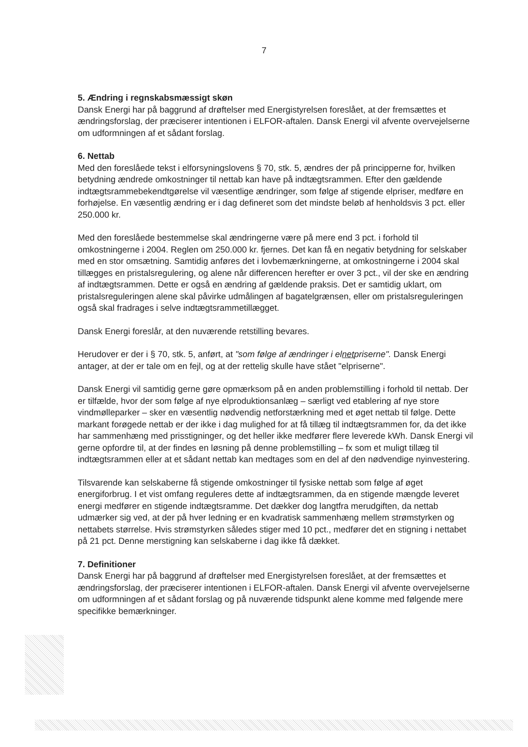7
5. Ændring i regnskabsmæssigt skøn
Dansk Energi har på baggrund af drøftelser med Energistyrelsen foreslået, at der fremsættes et ændringsforslag, der præciserer intentionen i ELFOR-aftalen. Dansk Energi vil afvente overvejelserne om udformningen af et sådant forslag.
6. Nettab
Med den foreslåede tekst i elforsyningslovens § 70, stk. 5, ændres der på principperne for, hvilken betydning ændrede omkostninger til nettab kan have på indtægtsrammen. Efter den gældende indtægtsrammebekendtgørelse vil væsentlige ændringer, som følge af stigende elpriser, medføre en forhøjelse. En væsentlig ændring er i dag defineret som det mindste beløb af henholdsvis 3 pct. eller 250.000 kr.
Med den foreslåede bestemmelse skal ændringerne være på mere end 3 pct. i forhold til omkostningerne i 2004. Reglen om 250.000 kr. fjernes. Det kan få en negativ betydning for selskaber med en stor omsætning. Samtidig anføres det i lovbemærkningerne, at omkostningerne i 2004 skal tillægges en pristalsregulering, og alene når differencen herefter er over 3 pct., vil der ske en ændring af indtægtsrammen. Dette er også en ændring af gældende praksis. Det er samtidig uklart, om pristalsreguleringen alene skal påvirke udmålingen af bagatelgrænsen, eller om pristalsreguleringen også skal fradrages i selve indtægtsrammetillægget.
Dansk Energi foreslår, at den nuværende retstilling bevares.
Herudover er der i § 70, stk. 5, anført, at "som følge af ændringer i elnetpriserne". Dansk Energi antager, at der er tale om en fejl, og at der rettelig skulle have stået "elpriserne".
Dansk Energi vil samtidig gerne gøre opmærksom på en anden problemstilling i forhold til nettab. Der er tilfælde, hvor der som følge af nye elproduktionsanlæg – særligt ved etablering af nye store vindmølleparker – sker en væsentlig nødvendig netforstærkning med et øget nettab til følge. Dette markant forøgede nettab er der ikke i dag mulighed for at få tillæg til indtægtsrammen for, da det ikke har sammenhæng med prisstigninger, og det heller ikke medfører flere leverede kWh. Dansk Energi vil gerne opfordre til, at der findes en løsning på denne problemstilling – fx som et muligt tillæg til indtægtsrammen eller at et sådant nettab kan medtages som en del af den nødvendige nyinvestering.
Tilsvarende kan selskaberne få stigende omkostninger til fysiske nettab som følge af øget energiforbrug. I et vist omfang reguleres dette af indtægtsrammen, da en stigende mængde leveret energi medfører en stigende indtægtsramme. Det dækker dog langtfra merudgiften, da nettab udmærker sig ved, at der på hver ledning er en kvadratisk sammenhæng mellem strømstyrken og nettabets størrelse. Hvis strømstyrken således stiger med 10 pct., medfører det en stigning i nettabet på 21 pct. Denne merstigning kan selskaberne i dag ikke få dækket.
7. Definitioner
Dansk Energi har på baggrund af drøftelser med Energistyrelsen foreslået, at der fremsættes et ændringsforslag, der præciserer intentionen i ELFOR-aftalen. Dansk Energi vil afvente overvejelserne om udformningen af et sådant forslag og på nuværende tidspunkt alene komme med følgende mere specifikke bemærkninger.